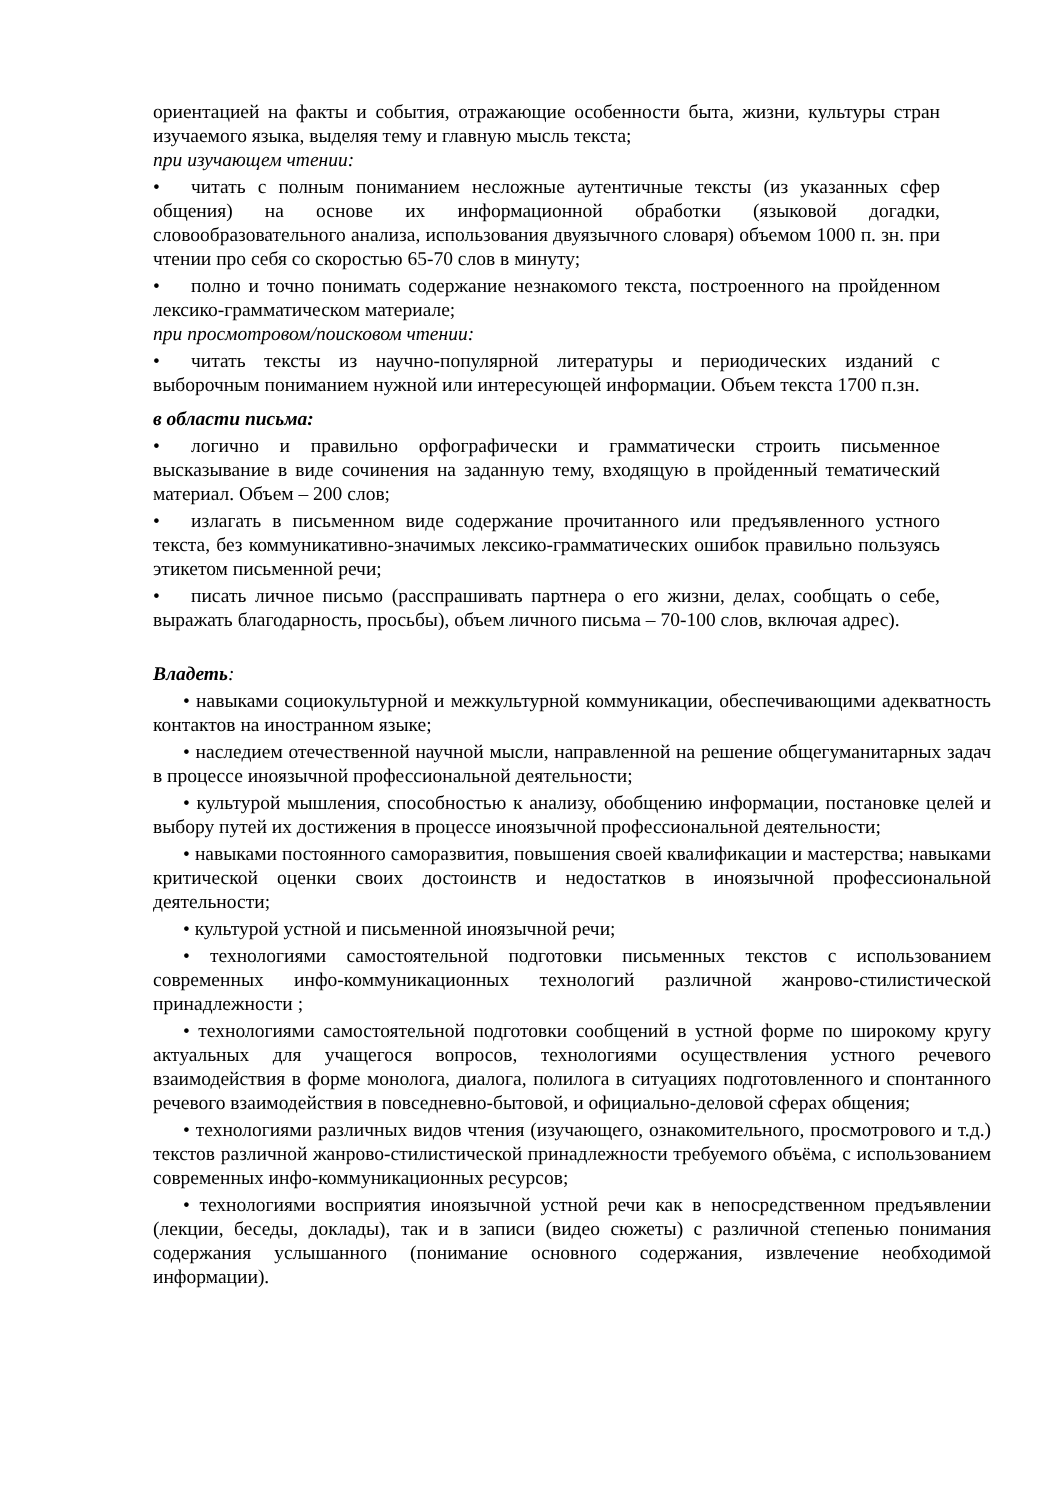ориентацией на факты и события, отражающие особенности быта, жизни, культуры стран изучаемого языка, выделяя тему и главную мысль текста;
при изучающем чтении:
• читать с полным пониманием несложные аутентичные тексты (из указанных сфер общения) на основе их информационной обработки (языковой догадки, словообразовательного анализа, использования двуязычного словаря) объемом 1000 п. зн. при чтении про себя со скоростью 65-70 слов в минуту;
• полно и точно понимать содержание незнакомого текста, построенного на пройденном лексико-грамматическом материале;
при просмотровом/поисковом чтении:
• читать тексты из научно-популярной литературы и периодических изданий с выборочным пониманием нужной или интересующей информации. Объем текста 1700 п.зн.
в области письма:
• логично и правильно орфографически и грамматически строить письменное высказывание в виде сочинения на заданную тему, входящую в пройденный тематический материал. Объем – 200 слов;
• излагать в письменном виде содержание прочитанного или предъявленного устного текста, без коммуникативно-значимых лексико-грамматических ошибок правильно пользуясь этикетом письменной речи;
• писать личное письмо (расспрашивать партнера о его жизни, делах, сообщать о себе, выражать благодарность, просьбы), объем личного письма – 70-100 слов, включая адрес).
Владеть:
• навыками социокультурной и межкультурной коммуникации, обеспечивающими адекватность контактов на иностранном языке;
• наследием отечественной научной мысли, направленной на решение общегуманитарных задач в процессе иноязычной профессиональной деятельности;
• культурой мышления, способностью к анализу, обобщению информации, постановке целей и выбору путей их достижения в процессе иноязычной профессиональной деятельности;
• навыками постоянного саморазвития, повышения своей квалификации и мастерства; навыками критической оценки своих достоинств и недостатков в иноязычной профессиональной деятельности;
• культурой устной и письменной иноязычной речи;
• технологиями самостоятельной подготовки письменных текстов с использованием современных инфо-коммуникационных технологий различной жанрово-стилистической принадлежности ;
• технологиями самостоятельной подготовки сообщений в устной форме по широкому кругу актуальных для учащегося вопросов, технологиями осуществления устного речевого взаимодействия в форме монолога, диалога, полилога в ситуациях подготовленного и спонтанного речевого взаимодействия в повседневно-бытовой, и официально-деловой сферах общения;
• технологиями различных видов чтения (изучающего, ознакомительного, просмотрового и т.д.) текстов различной жанрово-стилистической принадлежности требуемого объёма, с использованием современных инфо-коммуникационных ресурсов;
• технологиями восприятия иноязычной устной речи как в непосредственном предъявлении (лекции, беседы, доклады), так и в записи (видео сюжеты) с различной степенью понимания содержания услышанного (понимание основного содержания, извлечение необходимой информации).